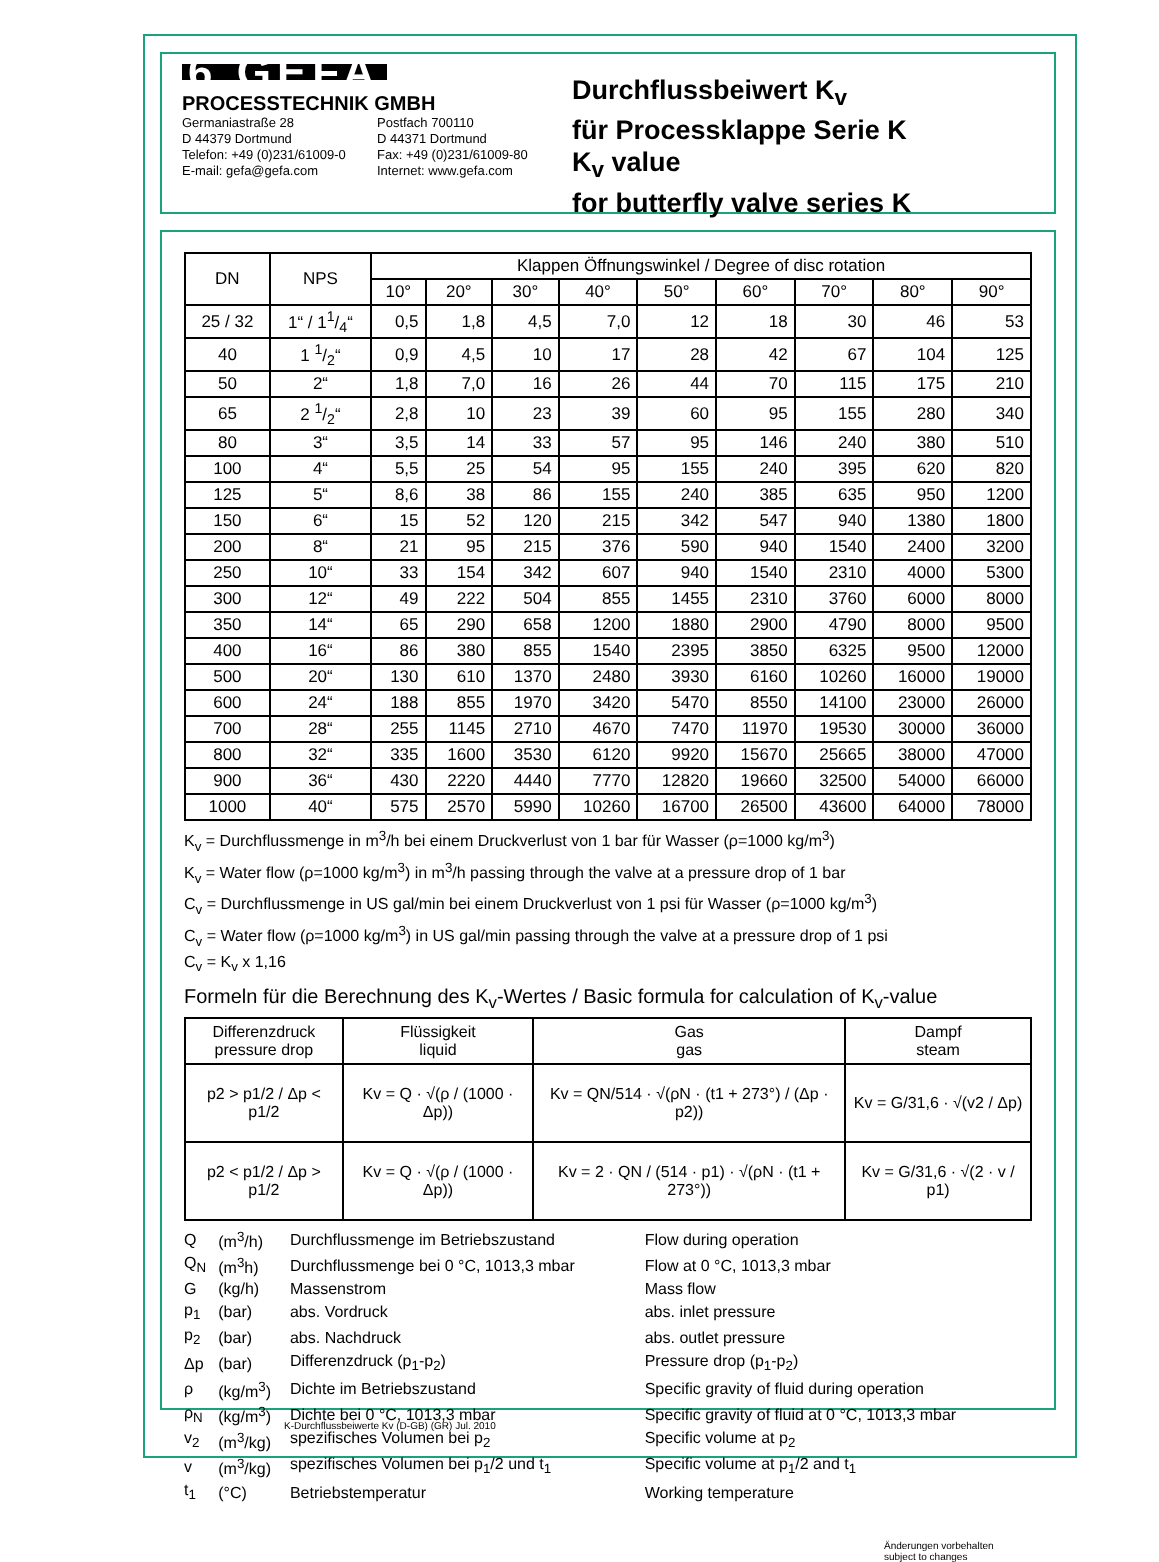6 GEFA
PROCESSTECHNIK GMBH
Germaniastraße 28
D 44379 Dortmund
Telefon: +49 (0)231/61009-0
E-mail: gefa@gefa.com
Postfach 700110
D 44371 Dortmund
Fax: +49 (0)231/61009-80
Internet: www.gefa.com
Durchflussbeiwert K<sub>v</sub>
für Processklappe Serie K
K<sub>v</sub> value
for butterfly valve series K
| DN | NPS | Klappen Öffnungswinkel / Degree of disc rotation | | | | | | | | |
| --- | --- | --- | --- | --- | --- | --- | --- | --- | --- | --- |
| | | 10° | 20° | 30° | 40° | 50° | 60° | 70° | 80° | 90° |
| 25 / 32 | 1“ / 11/4“ | 0,5 | 1,8 | 4,5 | 7,0 | 12 | 18 | 30 | 46 | 53 |
| 40 | 1 1/2“ | 0,9 | 4,5 | 10 | 17 | 28 | 42 | 67 | 104 | 125 |
| 50 | 2“ | 1,8 | 7,0 | 16 | 26 | 44 | 70 | 115 | 175 | 210 |
| 65 | 2 1/2“ | 2,8 | 10 | 23 | 39 | 60 | 95 | 155 | 280 | 340 |
| 80 | 3“ | 3,5 | 14 | 33 | 57 | 95 | 146 | 240 | 380 | 510 |
| 100 | 4“ | 5,5 | 25 | 54 | 95 | 155 | 240 | 395 | 620 | 820 |
| 125 | 5“ | 8,6 | 38 | 86 | 155 | 240 | 385 | 635 | 950 | 1200 |
| 150 | 6“ | 15 | 52 | 120 | 215 | 342 | 547 | 940 | 1380 | 1800 |
| 200 | 8“ | 21 | 95 | 215 | 376 | 590 | 940 | 1540 | 2400 | 3200 |
| 250 | 10“ | 33 | 154 | 342 | 607 | 940 | 1540 | 2310 | 4000 | 5300 |
| 300 | 12“ | 49 | 222 | 504 | 855 | 1455 | 2310 | 3760 | 6000 | 8000 |
| 350 | 14“ | 65 | 290 | 658 | 1200 | 1880 | 2900 | 4790 | 8000 | 9500 |
| 400 | 16“ | 86 | 380 | 855 | 1540 | 2395 | 3850 | 6325 | 9500 | 12000 |
| 500 | 20“ | 130 | 610 | 1370 | 2480 | 3930 | 6160 | 10260 | 16000 | 19000 |
| 600 | 24“ | 188 | 855 | 1970 | 3420 | 5470 | 8550 | 14100 | 23000 | 26000 |
| 700 | 28“ | 255 | 1145 | 2710 | 4670 | 7470 | 11970 | 19530 | 30000 | 36000 |
| 800 | 32“ | 335 | 1600 | 3530 | 6120 | 9920 | 15670 | 25665 | 38000 | 47000 |
| 900 | 36“ | 430 | 2220 | 4440 | 7770 | 12820 | 19660 | 32500 | 54000 | 66000 |
| 1000 | 40“ | 575 | 2570 | 5990 | 10260 | 16700 | 26500 | 43600 | 64000 | 78000 |
K<sub>v</sub> = Durchflussmenge in m<sup>3</sup>/h bei einem Druckverlust von 1 bar für Wasser (ρ=1000 kg/m<sup>3</sup>)
K<sub>v</sub> = Water flow (ρ=1000 kg/m<sup>3</sup>) in m<sup>3</sup>/h passing through the valve at a pressure drop of 1 bar
C<sub>v</sub> = Durchflussmenge in US gal/min bei einem Druckverlust von 1 psi für Wasser (ρ=1000 kg/m<sup>3</sup>)
C<sub>v</sub> = Water flow (ρ=1000 kg/m<sup>3</sup>) in US gal/min passing through the valve at a pressure drop of 1 psi
C<sub>v</sub> = K<sub>v</sub> x 1,16
Formeln für die Berechnung des K<sub>v</sub>-Wertes / Basic formula for calculation of K<sub>v</sub>-value
| Differenzdruck pressure drop | Flüssigkeit liquid | Gas gas | Dampf steam |
| --- | --- | --- | --- |
| p2 > p1/2 / Δp < p1/2 | Kv = Q · √(ρ / (1000 · Δp)) | Kv = QN/514 · √(ρN · (t1 + 273°) / (Δp · p2)) | Kv = G/31,6 · √(v2 / Δp) |
| p2 < p1/2 / Δp > p1/2 | Kv = Q · √(ρ / (1000 · Δp)) | Kv = 2 · QN / (514 · p1) · √(ρN · (t1 + 273°)) | Kv = G/31,6 · √(2 · v / p1) |
| Q | (m<sup>3</sup>/h) | Durchflussmenge im Betriebszustand | Flow during operation |
| Q<sub>N</sub> | (m<sup>3</sup>h) | Durchflussmenge bei 0 °C, 1013,3 mbar | Flow at 0 °C, 1013,3 mbar |
| G | (kg/h) | Massenstrom | Mass flow |
| p<sub>1</sub> | (bar) | abs. Vordruck | abs. inlet pressure |
| p<sub>2</sub> | (bar) | abs. Nachdruck | abs. outlet pressure |
| Δp | (bar) | Differenzdruck (p<sub>1</sub>-p<sub>2</sub>) | Pressure drop (p<sub>1</sub>-p<sub>2</sub>) |
| ρ | (kg/m<sup>3</sup>) | Dichte im Betriebszustand | Specific gravity of fluid during operation |
| ρ<sub>N</sub> | (kg/m<sup>3</sup>) | Dichte bei 0 °C, 1013,3 mbar | Specific gravity of fluid at 0 °C, 1013,3 mbar |
| v<sub>2</sub> | (m<sup>3</sup>/kg) | spezifisches Volumen bei p<sub>2</sub> | Specific volume at p<sub>2</sub> |
| v | (m<sup>3</sup>/kg) | spezifisches Volumen bei p<sub>1</sub>/2 und t<sub>1</sub> | Specific volume at p<sub>1</sub>/2 and t<sub>1</sub> |
| t<sub>1</sub> | (°C) | Betriebstemperatur | Working temperature |
Änderungen vorbehalten
subject to changes
K-Durchflussbeiwerte Kv (D-GB) (GR) Jul. 2010